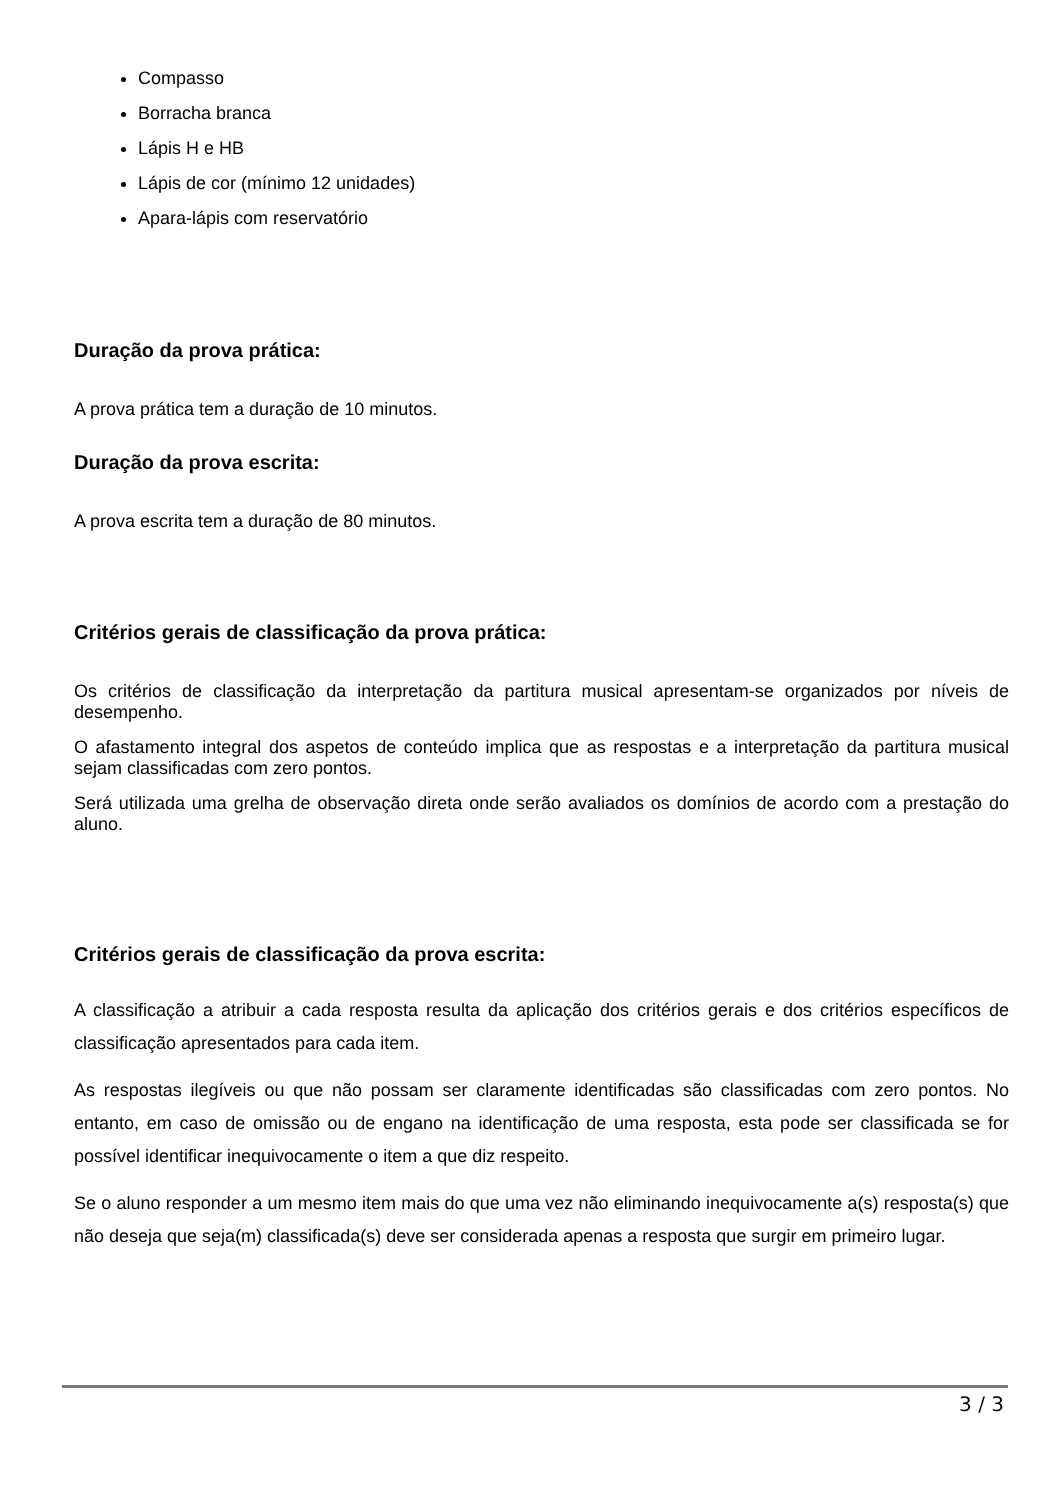Compasso
Borracha branca
Lápis H e HB
Lápis de cor (mínimo 12 unidades)
Apara-lápis com reservatório
Duração da prova prática:
A prova prática tem a duração de 10 minutos.
Duração da prova escrita:
A prova escrita tem a duração de 80 minutos.
Critérios gerais de classificação da prova prática:
Os critérios de classificação da interpretação da partitura musical apresentam-se organizados por níveis de desempenho.
O afastamento integral dos aspetos de conteúdo implica que as respostas e a interpretação da partitura musical sejam classificadas com zero pontos.
Será utilizada uma grelha de observação direta onde serão avaliados os domínios de acordo com a prestação do aluno.
Critérios gerais de classificação da prova escrita:
A classificação a atribuir a cada resposta resulta da aplicação dos critérios gerais e dos critérios específicos de classificação apresentados para cada item.
As respostas ilegíveis ou que não possam ser claramente identificadas são classificadas com zero pontos. No entanto, em caso de omissão ou de engano na identificação de uma resposta, esta pode ser classificada se for possível identificar inequivocamente o item a que diz respeito.
Se o aluno responder a um mesmo item mais do que uma vez não eliminando inequivocamente a(s) resposta(s) que não deseja que seja(m) classificada(s) deve ser considerada apenas a resposta que surgir em primeiro lugar.
3 / 3